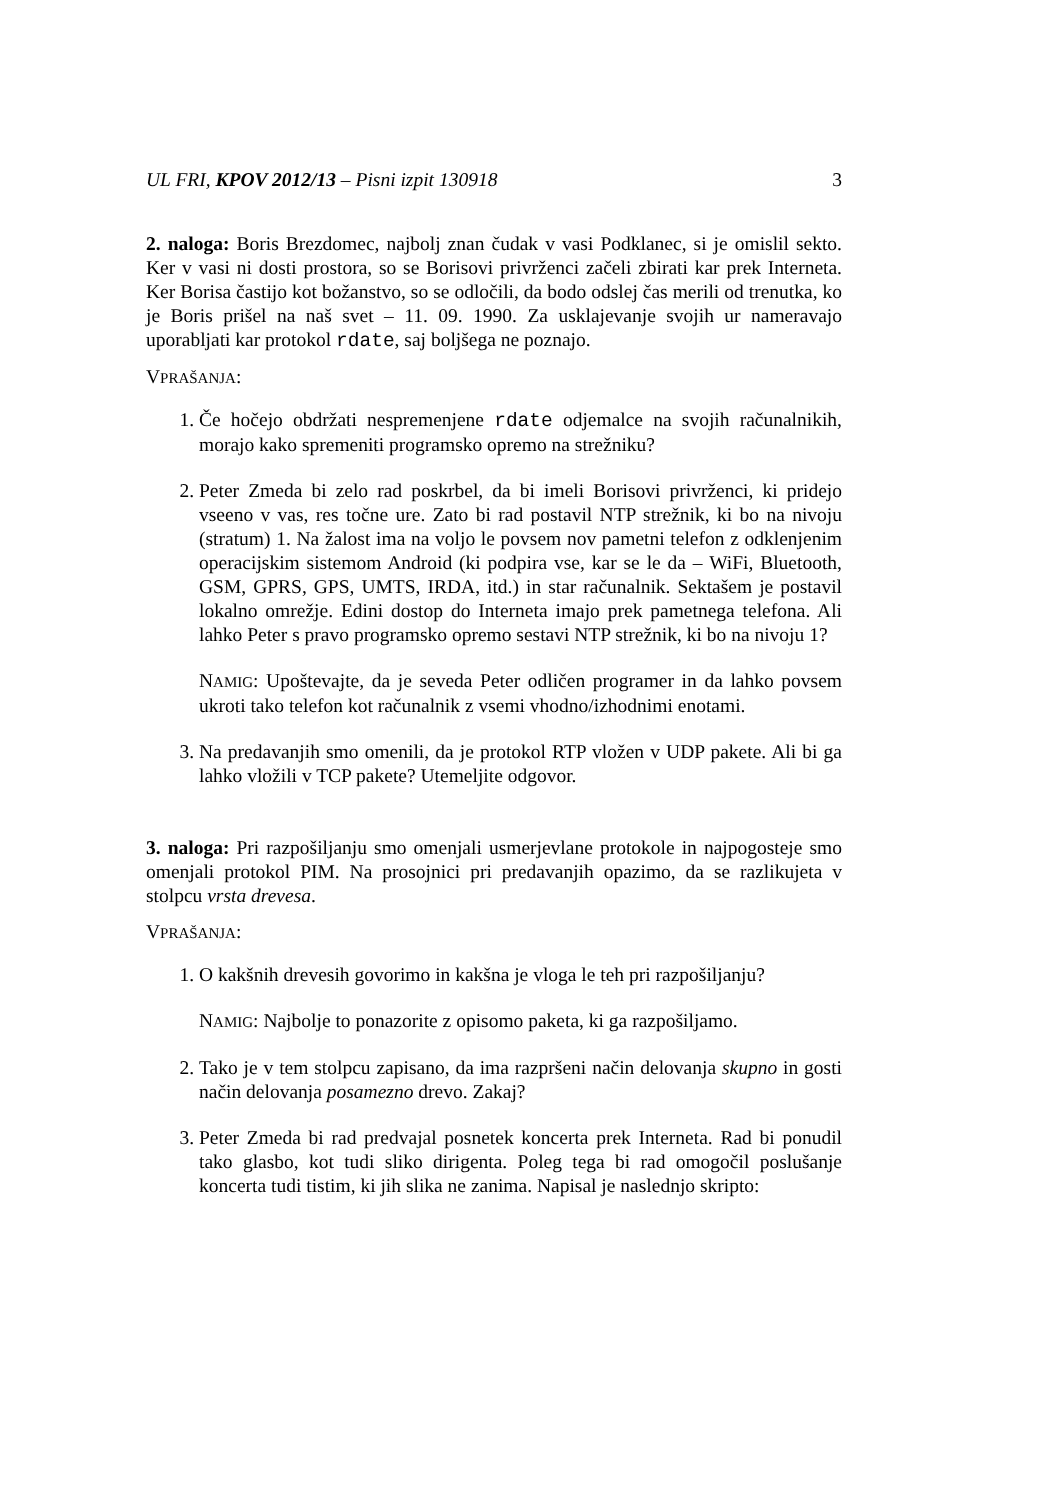UL FRI, KPOV 2012/13 – Pisni izpit 130918 3
2. naloga: Boris Brezdomec, najbolj znan čudak v vasi Podklanec, si je omislil sekto. Ker v vasi ni dosti prostora, so se Borisovi privrženci začeli zbirati kar prek Interneta. Ker Borisa častijo kot božanstvo, so se odločili, da bodo odslej čas merili od trenutka, ko je Boris prišel na naš svet – 11. 09. 1990. Za usklajevanje svojih ur nameravajo uporabljati kar protokol rdate, saj boljšega ne poznajo.
VPRAŠANJA:
1. Če hočejo obdržati nespremenjene rdate odjemalce na svojih računalnikih, morajo kako spremeniti programsko opremo na strežniku?
2. Peter Zmeda bi zelo rad poskrbel, da bi imeli Borisovi privrženci, ki pridejo vseeno v vas, res točne ure. Zato bi rad postavil NTP strežnik, ki bo na nivoju (stratum) 1. Na žalost ima na voljo le povsem nov pametni telefon z odklenjenim operacijskim sistemom Android (ki podpira vse, kar se le da – WiFi, Bluetooth, GSM, GPRS, GPS, UMTS, IRDA, itd.) in star računalnik. Sektašem je postavil lokalno omrežje. Edini dostop do Interneta imajo prek pametnega telefona. Ali lahko Peter s pravo programsko opremo sestavi NTP strežnik, ki bo na nivoju 1?
NAMIG: Upoštevajte, da je seveda Peter odličen programer in da lahko povsem ukroti tako telefon kot računalnik z vsemi vhodno/izhodnimi enotami.
3. Na predavanjih smo omenili, da je protokol RTP vložen v UDP pakete. Ali bi ga lahko vložili v TCP pakete? Utemeljite odgovor.
3. naloga: Pri razpošiljanju smo omenjali usmerjevlane protokole in najpogosteje smo omenjali protokol PIM. Na prosojnici pri predavanjih opazimo, da se razlikujeta v stolpcu vrsta drevesa.
VPRAŠANJA:
1. O kakšnih drevesih govorimo in kakšna je vloga le teh pri razpošiljanju?
NAMIG: Najbolje to ponazorite z opisomo paketa, ki ga razpošiljamo.
2. Tako je v tem stolpcu zapisano, da ima razpršeni način delovanja skupno in gosti način delovanja posamezno drevo. Zakaj?
3. Peter Zmeda bi rad predvajal posnetek koncerta prek Interneta. Rad bi ponudil tako glasbo, kot tudi sliko dirigenta. Poleg tega bi rad omogočil poslušanje koncerta tudi tistim, ki jih slika ne zanima. Napisal je naslednjo skripto: